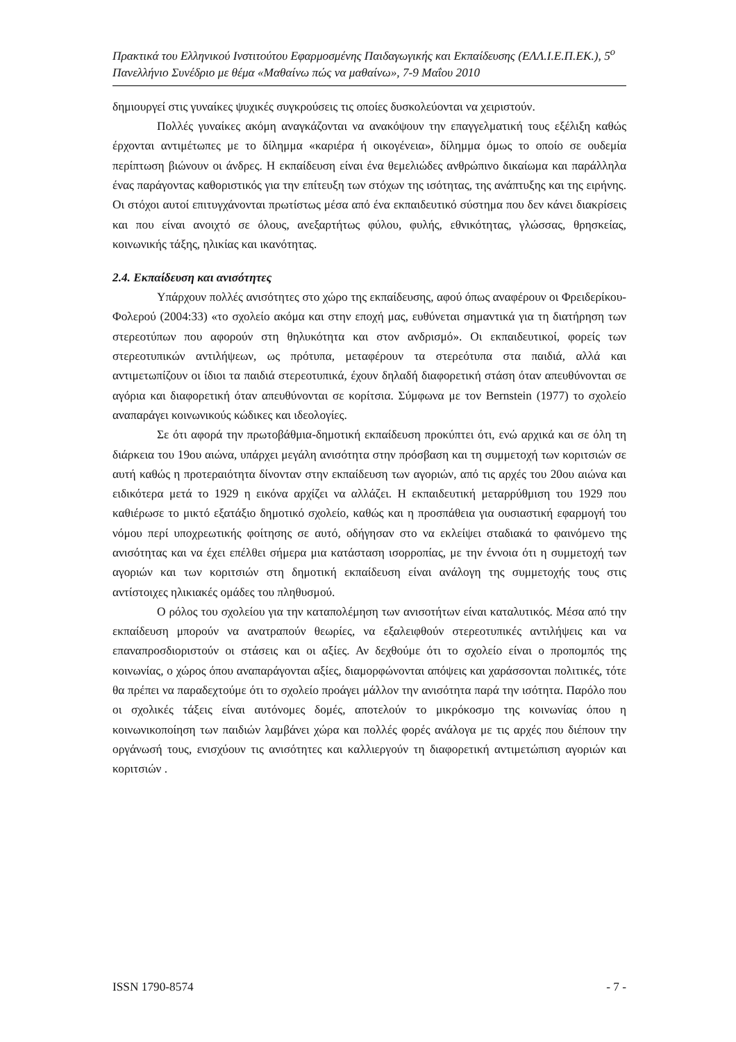Πρακτικά του Ελληνικού Ινστιτούτου Εφαρμοσμένης Παιδαγωγικής και Εκπαίδευσης (ΕΛΛ.Ι.Ε.Π.ΕΚ.), 5<sup>ο</sup> Πανελλήνιο Συνέδριο με θέμα «Μαθαίνω πώς να μαθαίνω», 7-9 Μαΐου 2010
δημιουργεί στις γυναίκες ψυχικές συγκρούσεις τις οποίες δυσκολεύονται να χειριστούν.
Πολλές γυναίκες ακόμη αναγκάζονται να ανακόψουν την επαγγελματική τους εξέλιξη καθώς έρχονται αντιμέτωπες με το δίλημμα «καριέρα ή οικογένεια», δίλημμα όμως το οποίο σε ουδεμία περίπτωση βιώνουν οι άνδρες. Η εκπαίδευση είναι ένα θεμελιώδες ανθρώπινο δικαίωμα και παράλληλα ένας παράγοντας καθοριστικός για την επίτευξη των στόχων της ισότητας, της ανάπτυξης και της ειρήνης. Οι στόχοι αυτοί επιτυγχάνονται πρωτίστως μέσα από ένα εκπαιδευτικό σύστημα που δεν κάνει διακρίσεις και που είναι ανοιχτό σε όλους, ανεξαρτήτως φύλου, φυλής, εθνικότητας, γλώσσας, θρησκείας, κοινωνικής τάξης, ηλικίας και ικανότητας.
2.4. Εκπαίδευση και ανισότητες
Υπάρχουν πολλές ανισότητες στο χώρο της εκπαίδευσης, αφού όπως αναφέρουν οι Φρειδερίκου- Φολερού (2004:33) «το σχολείο ακόμα και στην εποχή μας, ευθύνεται σημαντικά για τη διατήρηση των στερεοτύπων που αφορούν στη θηλυκότητα και στον ανδρισμό». Οι εκπαιδευτικοί, φορείς των στερεοτυπικών αντιλήψεων, ως πρότυπα, μεταφέρουν τα στερεότυπα στα παιδιά, αλλά και αντιμετωπίζουν οι ίδιοι τα παιδιά στερεοτυπικά, έχουν δηλαδή διαφορετική στάση όταν απευθύνονται σε αγόρια και διαφορετική όταν απευθύνονται σε κορίτσια. Σύμφωνα με τον Bernstein (1977) το σχολείο αναπαράγει κοινωνικούς κώδικες και ιδεολογίες.
Σε ότι αφορά την πρωτοβάθμια-δημοτική εκπαίδευση προκύπτει ότι, ενώ αρχικά και σε όλη τη διάρκεια του 19ου αιώνα, υπάρχει μεγάλη ανισότητα στην πρόσβαση και τη συμμετοχή των κοριτσιών σε αυτή καθώς η προτεραιότητα δίνονταν στην εκπαίδευση των αγοριών, από τις αρχές του 20ου αιώνα και ειδικότερα μετά το 1929 η εικόνα αρχίζει να αλλάζει. Η εκπαιδευτική μεταρρύθμιση του 1929 που καθιέρωσε το μικτό εξατάξιο δημοτικό σχολείο, καθώς και η προσπάθεια για ουσιαστική εφαρμογή του νόμου περί υποχρεωτικής φοίτησης σε αυτό, οδήγησαν στο να εκλείψει σταδιακά το φαινόμενο της ανισότητας και να έχει επέλθει σήμερα μια κατάσταση ισορροπίας, με την έννοια ότι η συμμετοχή των αγοριών και των κοριτσιών στη δημοτική εκπαίδευση είναι ανάλογη της συμμετοχής τους στις αντίστοιχες ηλικιακές ομάδες του πληθυσμού.
Ο ρόλος του σχολείου για την καταπολέμηση των ανισοτήτων είναι καταλυτικός. Μέσα από την εκπαίδευση μπορούν να ανατραπούν θεωρίες, να εξαλειφθούν στερεοτυπικές αντιλήψεις και να επαναπροσδιοριστούν οι στάσεις και οι αξίες. Αν δεχθούμε ότι το σχολείο είναι ο προπομπός της κοινωνίας, ο χώρος όπου αναπαράγονται αξίες, διαμορφώνονται απόψεις και χαράσσονται πολιτικές, τότε θα πρέπει να παραδεχτούμε ότι το σχολείο προάγει μάλλον την ανισότητα παρά την ισότητα. Παρόλο που οι σχολικές τάξεις είναι αυτόνομες δομές, αποτελούν το μικρόκοσμο της κοινωνίας όπου η κοινωνικοποίηση των παιδιών λαμβάνει χώρα και πολλές φορές ανάλογα με τις αρχές που διέπουν την οργάνωσή τους, ενισχύουν τις ανισότητες και καλλιεργούν τη διαφορετική αντιμετώπιση αγοριών και κοριτσιών .
ISSN 1790-8574 - 7 -